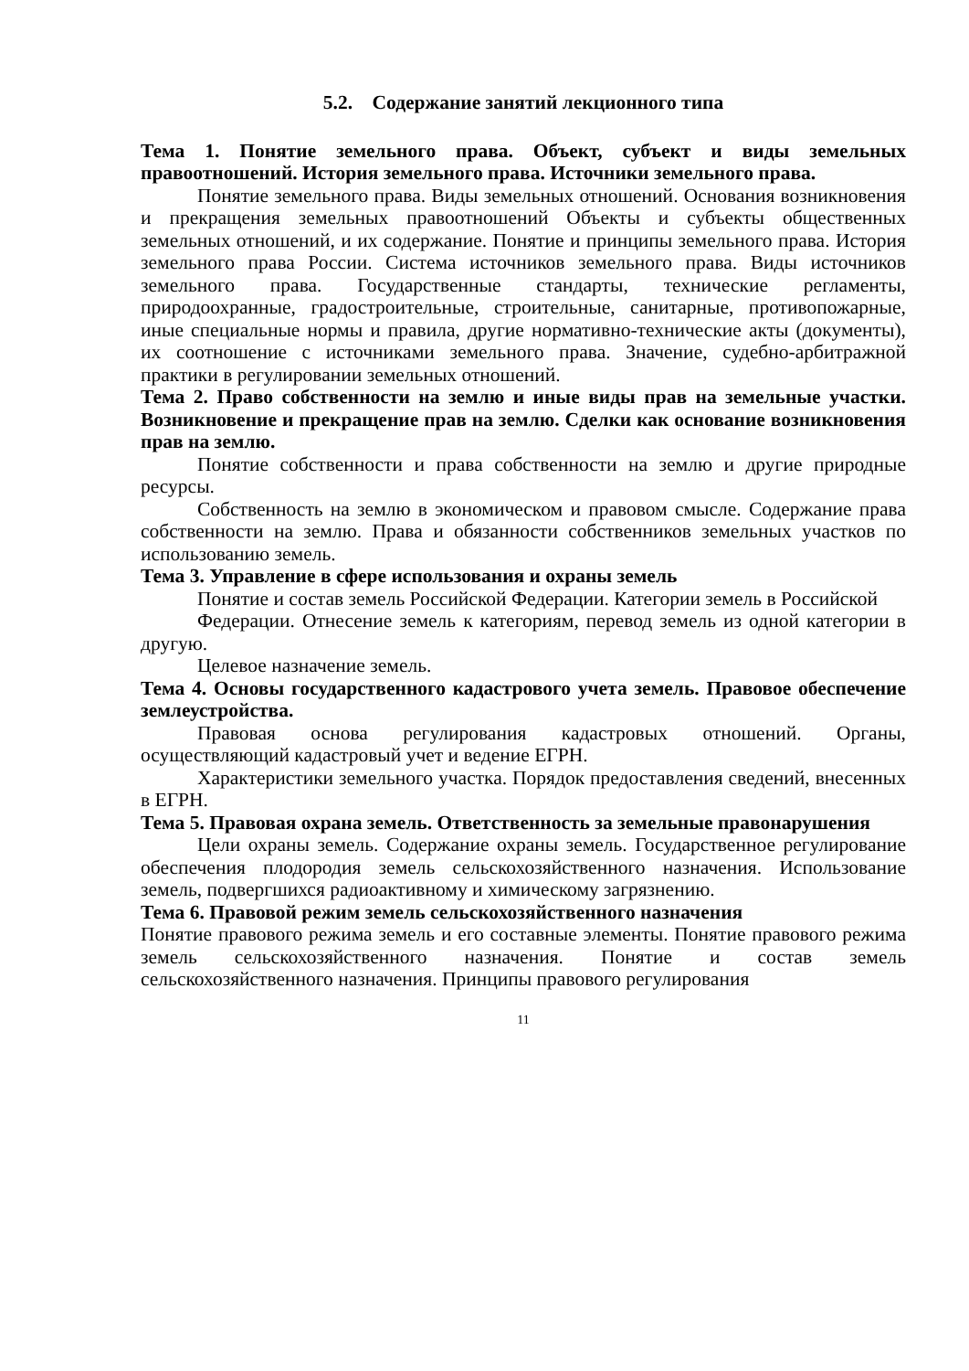5.2. Содержание занятий лекционного типа
Тема 1. Понятие земельного права. Объект, субъект и виды земельных правоотношений. История земельного права. Источники земельного права.
Понятие земельного права. Виды земельных отношений. Основания возникновения и прекращения земельных правоотношений Объекты и субъекты общественных земельных отношений, и их содержание. Понятие и принципы земельного права. История земельного права России. Система источников земельного права. Виды источников земельного права. Государственные стандарты, технические регламенты, природоохранные, градостроительные, строительные, санитарные, противопожарные, иные специальные нормы и правила, другие нормативно-технические акты (документы), их соотношение с источниками земельного права. Значение, судебно-арбитражной практики в регулировании земельных отношений.
Тема 2. Право собственности на землю и иные виды прав на земельные участки. Возникновение и прекращение прав на землю. Сделки как основание возникновения прав на землю.
Понятие собственности и права собственности на землю и другие природные ресурсы.
Собственность на землю в экономическом и правовом смысле. Содержание права собственности на землю. Права и обязанности собственников земельных участков по использованию земель.
Тема 3. Управление в сфере использования и охраны земель
Понятие и состав земель Российской Федерации. Категории земель в Российской
Федерации. Отнесение земель к категориям, перевод земель из одной категории в другую.
Целевое назначение земель.
Тема 4. Основы государственного кадастрового учета земель. Правовое обеспечение землеустройства.
Правовая основа регулирования кадастровых отношений. Органы, осуществляющий кадастровый учет и ведение ЕГРН.
Характеристики земельного участка. Порядок предоставления сведений, внесенных в ЕГРН.
Тема 5. Правовая охрана земель. Ответственность за земельные правонарушения
Цели охраны земель. Содержание охраны земель. Государственное регулирование обеспечения плодородия земель сельскохозяйственного назначения. Использование земель, подвергшихся радиоактивному и химическому загрязнению.
Тема 6. Правовой режим земель сельскохозяйственного назначения
Понятие правового режима земель и его составные элементы. Понятие правового режима земель сельскохозяйственного назначения. Понятие и состав земель сельскохозяйственного назначения. Принципы правового регулирования
11